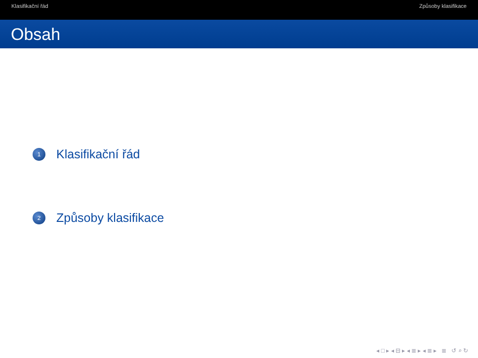Klasifikační řád Způsoby klasifikace
Obsah
1 Klasifikační řád
2 Způsoby klasifikace
◂ □ ▸ ◂ ⊟ ▸ ◂ ≣ ▸ ◂ ≣ ▸ ≣ ↺ ⌕ ↻